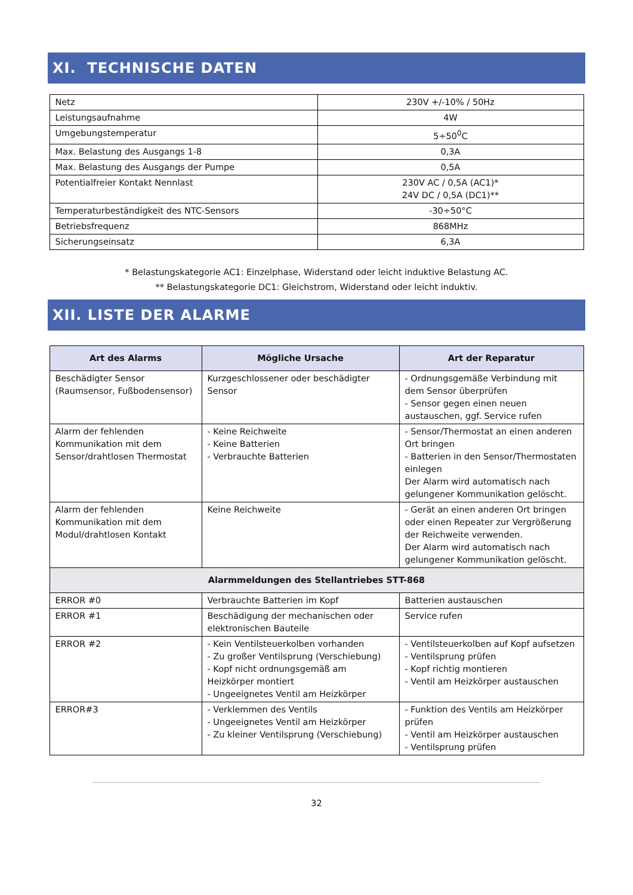XI. TECHNISCHE DATEN
| Netz | 230V +/-10% / 50Hz |
| Leistungsaufnahme | 4W |
| Umgebungstemperatur | 5÷50<sup>0</sup>C |
| Max. Belastung des Ausgangs 1-8 | 0,3A |
| Max. Belastung des Ausgangs der Pumpe | 0,5A |
| Potentialfreier Kontakt Nennlast | 230V AC / 0,5A (AC1)* 24V DC / 0,5A (DC1)** |
| Temperaturbeständigkeit des NTC-Sensors | -30÷50°C |
| Betriebsfrequenz | 868MHz |
| Sicherungseinsatz | 6,3A |
* Belastungskategorie AC1: Einzelphase, Widerstand oder leicht induktive Belastung AC.
** Belastungskategorie DC1: Gleichstrom, Widerstand oder leicht induktiv.
XII. LISTE DER ALARME
| Art des Alarms | Mögliche Ursache | Art der Reparatur |
| --- | --- | --- |
| Beschädigter Sensor (Raumsensor, Fußbodensensor) | Kurzgeschlossener oder beschädigter Sensor | - Ordnungsgemäße Verbindung mit dem Sensor überprüfen - Sensor gegen einen neuen austauschen, ggf. Service rufen |
| Alarm der fehlenden Kommunikation mit dem Sensor/drahtlosen Thermostat | - Keine Reichweite - Keine Batterien - Verbrauchte Batterien | - Sensor/Thermostat an einen anderen Ort bringen - Batterien in den Sensor/Thermostaten einlegen Der Alarm wird automatisch nach gelungener Kommunikation gelöscht. |
| Alarm der fehlenden Kommunikation mit dem Modul/drahtlosen Kontakt | Keine Reichweite | - Gerät an einen anderen Ort bringen oder einen Repeater zur Vergrößerung der Reichweite verwenden. Der Alarm wird automatisch nach gelungener Kommunikation gelöscht. |
| Alarmmeldungen des Stellantriebes STT-868 | | |
| ERROR #0 | Verbrauchte Batterien im Kopf | Batterien austauschen |
| ERROR #1 | Beschädigung der mechanischen oder elektronischen Bauteile | Service rufen |
| ERROR #2 | - Kein Ventilsteuerkolben vorhanden - Zu großer Ventilsprung (Verschiebung) - Kopf nicht ordnungsgemäß am Heizkörper montiert - Ungeeignetes Ventil am Heizkörper | - Ventilsteuerkolben auf Kopf aufsetzen - Ventilsprung prüfen - Kopf richtig montieren - Ventil am Heizkörper austauschen |
| ERROR#3 | - Verklemmen des Ventils - Ungeeignetes Ventil am Heizkörper - Zu kleiner Ventilsprung (Verschiebung) | - Funktion des Ventils am Heizkörper prüfen - Ventil am Heizkörper austauschen - Ventilsprung prüfen |
32